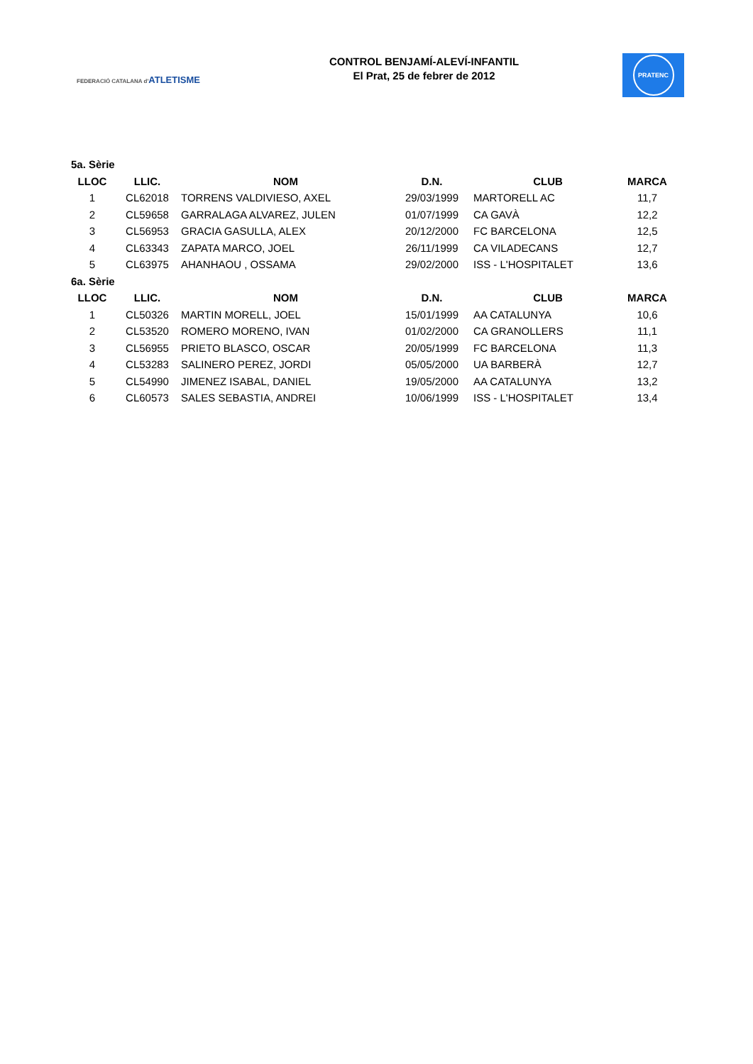FEDERACIÓ CATALANA d'ATLETISME
CONTROL BENJAMÍ-ALEVÍ-INFANTIL
El Prat, 25 de febrer de 2012
PRATENC
| 5a. Sèrie | | | | | |
| LLOC | LLIC. | NOM | D.N. | CLUB | MARCA |
| 1 | CL62018 | TORRENS VALDIVIESO, AXEL | 29/03/1999 | MARTORELL AC | 11,7 |
| 2 | CL59658 | GARRALAGA ALVAREZ, JULEN | 01/07/1999 | CA GAVÀ | 12,2 |
| 3 | CL56953 | GRACIA GASULLA, ALEX | 20/12/2000 | FC BARCELONA | 12,5 |
| 4 | CL63343 | ZAPATA MARCO, JOEL | 26/11/1999 | CA VILADECANS | 12,7 |
| 5 | CL63975 | AHANHAOU , OSSAMA | 29/02/2000 | ISS - L'HOSPITALET | 13,6 |
| 6a. Sèrie | | | | | |
| LLOC | LLIC. | NOM | D.N. | CLUB | MARCA |
| 1 | CL50326 | MARTIN MORELL, JOEL | 15/01/1999 | AA CATALUNYA | 10,6 |
| 2 | CL53520 | ROMERO MORENO, IVAN | 01/02/2000 | CA GRANOLLERS | 11,1 |
| 3 | CL56955 | PRIETO BLASCO, OSCAR | 20/05/1999 | FC BARCELONA | 11,3 |
| 4 | CL53283 | SALINERO PEREZ, JORDI | 05/05/2000 | UA BARBERÀ | 12,7 |
| 5 | CL54990 | JIMENEZ ISABAL, DANIEL | 19/05/2000 | AA CATALUNYA | 13,2 |
| 6 | CL60573 | SALES SEBASTIA, ANDREI | 10/06/1999 | ISS - L'HOSPITALET | 13,4 |